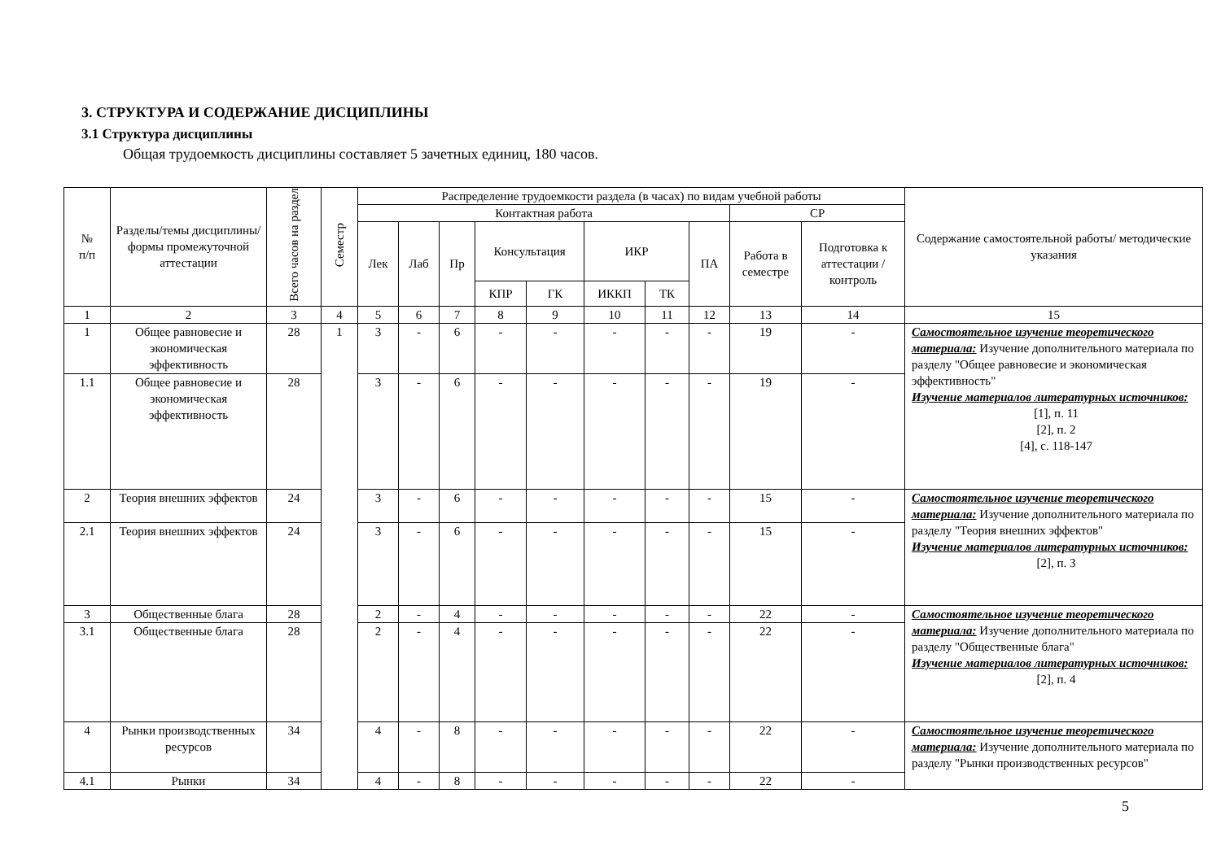3. СТРУКТУРА И СОДЕРЖАНИЕ ДИСЦИПЛИНЫ
3.1 Структура дисциплины
Общая трудоемкость дисциплины составляет 5 зачетных единиц, 180 часов.
| № п/п | Разделы/темы дисциплины/формы промежуточной аттестации | Всего часов на раздел | Семестр | Распределение трудоемкости раздела (в часах) по видам учебной работы | | | | | | | | | | Содержание самостоятельной работы/ методические указания |
| --- | --- | --- | --- | --- | --- | --- | --- | --- | --- | --- | --- | --- | --- | --- |
| | | | | Контактная работа | | | | | | | | СР | | |
| | | | | Лек | Лаб | Пр | Консультация | | ИКР | | ПА | Работа в семестре | Подготовка к аттестации /контроль | |
| | | | | | | | КПР | ГК | ИККП | ТК | | | | |
| 1 | 2 | 3 | 4 | 5 | 6 | 7 | 8 | 9 | 10 | 11 | 12 | 13 | 14 | 15 |
| 1 | Общее равновесие и экономическая эффективность | 28 | 1 | 3 | - | 6 | - | - | - | - | - | 19 | - | Самостоятельное изучение теоретического материала: Изучение дополнительного материала по разделу "Общее равновесие и экономическая эффективность" Изучение материалов литературных источников: [1], п. 11 [2], п. 2 [4], с. 118-147 |
| 1.1 | Общее равновесие и экономическая эффективность | 28 | | 3 | - | 6 | - | - | - | - | - | 19 | - | |
| 2 | Теория внешних эффектов | 24 | | 3 | - | 6 | - | - | - | - | - | 15 | - | Самостоятельное изучение теоретического материала: Изучение дополнительного материала по разделу "Теория внешних эффектов" Изучение материалов литературных источников: [2], п. 3 |
| 2.1 | Теория внешних эффектов | 24 | | 3 | - | 6 | - | - | - | - | - | 15 | - | |
| 3 | Общественные блага | 28 | | 2 | - | 4 | - | - | - | - | - | 22 | - | Самостоятельное изучение теоретического материала: Изучение дополнительного материала по разделу "Общественные блага" Изучение материалов литературных источников: [2], п. 4 |
| 3.1 | Общественные блага | 28 | | 2 | - | 4 | - | - | - | - | - | 22 | - | |
| 4 | Рынки производственных ресурсов | 34 | | 4 | - | 8 | - | - | - | - | - | 22 | - | Самостоятельное изучение теоретического материала: Изучение дополнительного материала по разделу "Рынки производственных ресурсов" |
| 4.1 | Рынки | 34 | | 4 | - | 8 | - | - | - | - | - | 22 | - | |
5